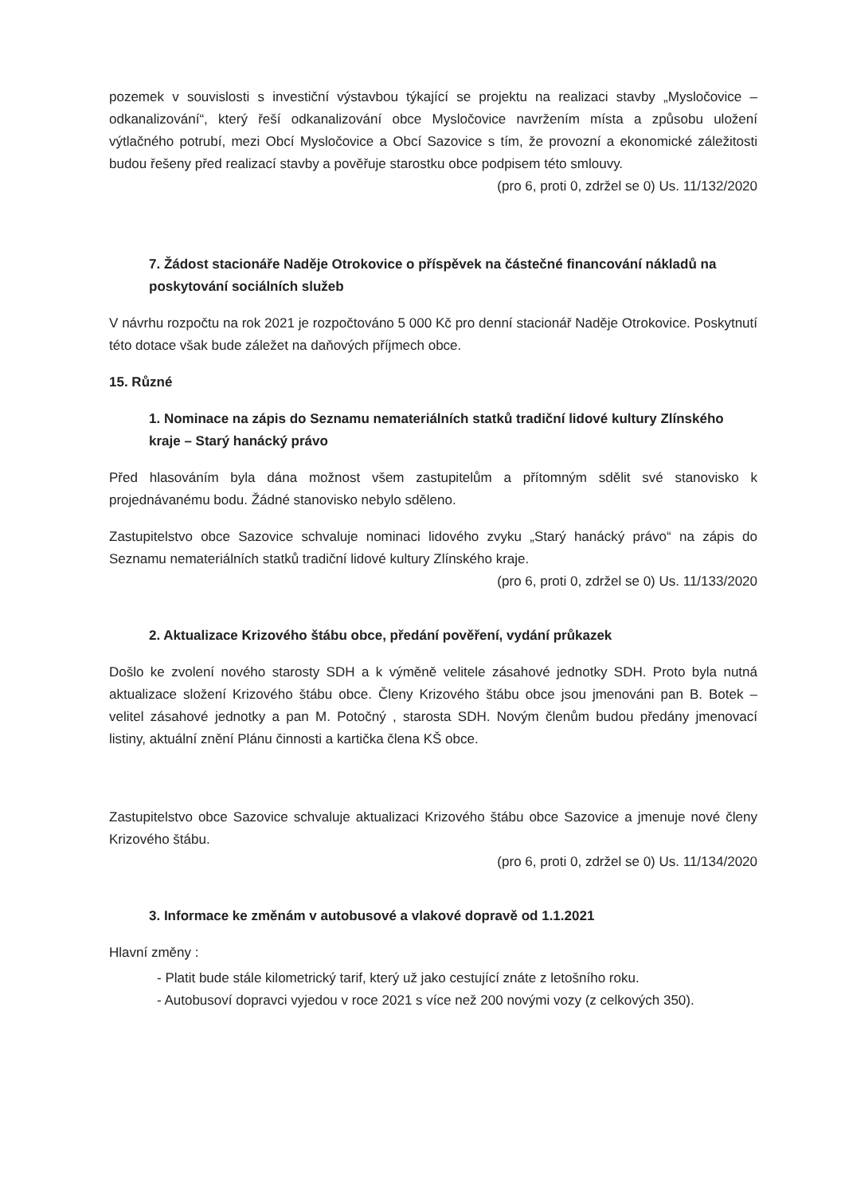pozemek v souvislosti s investiční výstavbou týkající se projektu na realizaci stavby „Mysločovice – odkanalizování“, který řeší odkanalizování obce Mysločovice navržením místa a způsobu uložení výtlačného potrubí, mezi Obcí Mysločovice a Obcí Sazovice s tím, že provozní a ekonomické záležitosti budou řešeny před realizací stavby a pověřuje starostku obce podpisem této smlouvy.
(pro 6, proti 0, zdržel se 0) Us. 11/132/2020
7. Žádost stacionáře Naděje Otrokovice o příspěvek na částečné financování nákladů na poskytování sociálních služeb
V návrhu rozpočtu na rok 2021 je rozpočtováno 5 000 Kč pro denní stacionář Naděje Otrokovice. Poskytnutí této dotace však bude záležet na daňových příjmech obce.
15. Různé
1. Nominace na zápis do Seznamu nemateriálních statků tradiční lidové kultury Zlínského kraje – Starý hanácký právo
Před hlasováním byla dána možnost všem zastupitelům a přítomným sdělit své stanovisko k projednávanému bodu. Žádné stanovisko nebylo sděleno.
Zastupitelstvo obce Sazovice schvaluje nominaci lidového zvyku „Starý hanácký právo“ na zápis do Seznamu nemateriálních statků tradiční lidové kultury Zlínského kraje.
(pro 6, proti 0, zdržel se 0) Us. 11/133/2020
2. Aktualizace Krizového štábu obce, předání pověření, vydání průkazek
Došlo ke zvolení nového starosty SDH a k výměně velitele zásahové jednotky SDH. Proto byla nutná aktualizace složení Krizového štábu obce. Členy Krizového štábu obce jsou jmenováni pan B. Botek – velitel zásahové jednotky a pan M. Potočný , starosta SDH. Novým členům budou předány jmenovací listiny, aktuální znění Plánu činnosti a kartička člena KŠ obce.
Zastupitelstvo obce Sazovice schvaluje aktualizaci Krizového štábu obce Sazovice a jmenuje nové členy Krizového štábu.
(pro 6, proti 0, zdržel se 0) Us. 11/134/2020
3. Informace ke změnám v autobusové a vlakové dopravě od 1.1.2021
Hlavní změny :
- Platit bude stále kilometrický tarif, který už jako cestující znáte z letošního roku.
- Autobusoví dopravci vyjedou v roce 2021 s více než 200 novými vozy (z celkových 350).